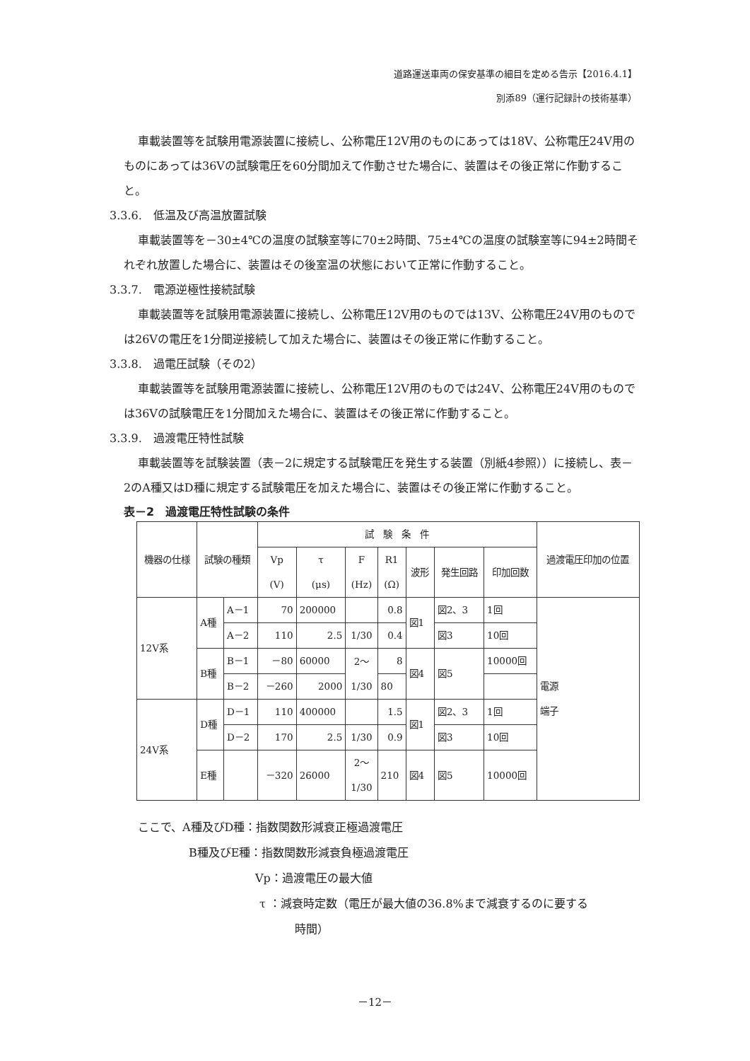道路運送車両の保安基準の細目を定める告示【2016.4.1】
別添89（運行記録計の技術基準）
車載装置等を試験用電源装置に接続し、公称電圧12V用のものにあっては18V、公称電圧24V用のものにあっては36Vの試験電圧を60分間加えて作動させた場合に、装置はその後正常に作動すること。
3.3.6.　低温及び高温放置試験
車載装置等を－30±4℃の温度の試験室等に70±2時間、75±4℃の温度の試験室等に94±2時間それぞれ放置した場合に、装置はその後室温の状態において正常に作動すること。
3.3.7.　電源逆極性接続試験
車載装置等を試験用電源装置に接続し、公称電圧12V用のものでは13V、公称電圧24V用のものでは26Vの電圧を1分間逆接続して加えた場合に、装置はその後正常に作動すること。
3.3.8.　過電圧試験（その2）
車載装置等を試験用電源装置に接続し、公称電圧12V用のものでは24V、公称電圧24V用のものでは36Vの試験電圧を1分間加えた場合に、装置はその後正常に作動すること。
3.3.9.　過渡電圧特性試験
車載装置等を試験装置（表－2に規定する試験電圧を発生する装置（別紙4参照））に接続し、表－2のA種又はD種に規定する試験電圧を加えた場合に、装置はその後正常に作動すること。
表－2　過渡電圧特性試験の条件
| 機器の仕様 | 試験の種類 | | 試 験 条 件 | | | | | | | 過渡電圧印加の位置 |
| --- | --- | --- | --- | --- | --- | --- | --- | --- | --- | --- |
| | | | Vp (V) | τ (μs) | F (Hz) | R1 (Ω) | 波形 | 発生回路 | 印加回数 | |
| 12V系 | A種 | A－1 | 70 | 200000 | | 0.8 | 図1 | 図2、3 | 1回 | 電源 端子 |
| | | A－2 | 110 | 2.5 | 1/30 | 0.4 | | 図3 | 10回 | |
| | B種 | B－1 | －80 | 60000 | 2～ 1/30 | 8 | 図4 | 図5 | 10000回 | |
| | | B－2 | －260 | 2000 | | 80 | | | | |
| 24V系 | D種 | D－1 | 110 | 400000 | | 1.5 | 図1 | 図2、3 | 1回 | |
| | | D－2 | 170 | 2.5 | 1/30 | 0.9 | | 図3 | 10回 | |
| | E種 | | －320 | 26000 | 2～ 1/30 | 210 | 図4 | 図5 | 10000回 | |
ここで、A種及びD種：指数関数形減衰正極過渡電圧
B種及びE種：指数関数形減衰負極過渡電圧
Vp：過渡電圧の最大値
τ ：減衰時定数（電圧が最大値の36.8%まで減衰するのに要する
時間）
－12－